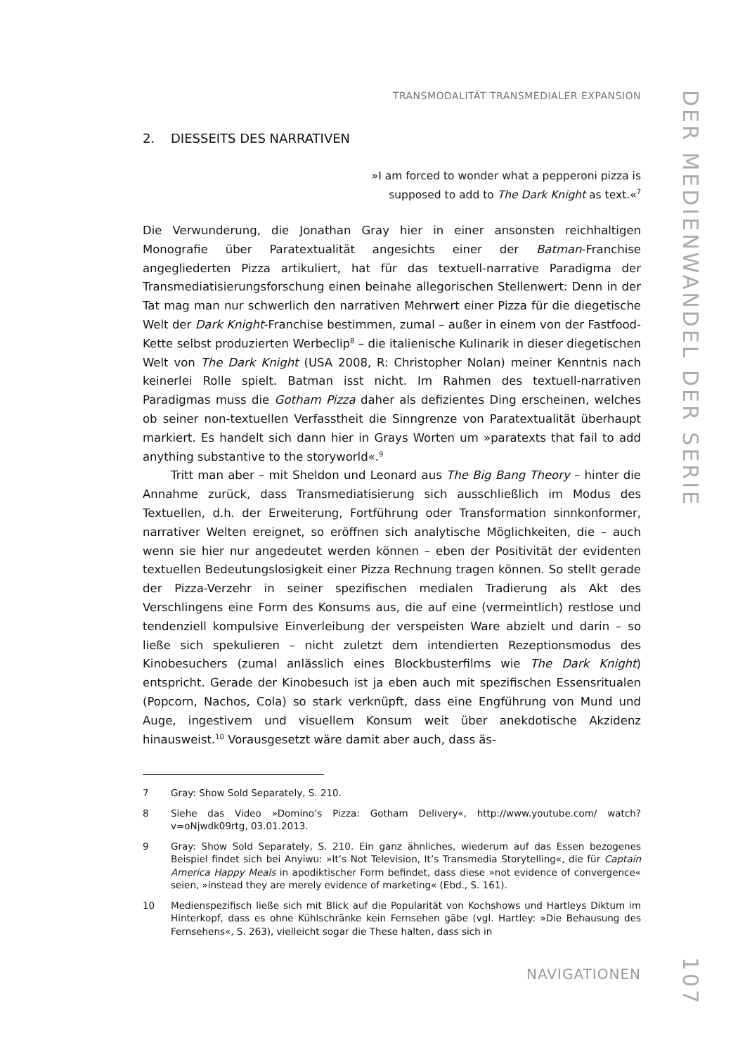TRANSMODALITÄT TRANSMEDIALER EXPANSION
2. DIESSEITS DES NARRATIVEN
»I am forced to wonder what a pepperoni pizza is
supposed to add to The Dark Knight as text.«<sup>7</sup>
Die Verwunderung, die Jonathan Gray hier in einer ansonsten reichhaltigen Monografie über Paratextualität angesichts einer der Batman-Franchise angegliederten Pizza artikuliert, hat für das textuell-narrative Paradigma der Transmediatisierungsforschung einen beinahe allegorischen Stellenwert: Denn in der Tat mag man nur schwerlich den narrativen Mehrwert einer Pizza für die diegetische Welt der Dark Knight-Franchise bestimmen, zumal – außer in einem von der Fastfood-Kette selbst produzierten Werbeclip<sup>8</sup> – die italienische Kulinarik in dieser diegetischen Welt von The Dark Knight (USA 2008, R: Christopher Nolan) meiner Kenntnis nach keinerlei Rolle spielt. Batman isst nicht. Im Rahmen des textuell-narrativen Paradigmas muss die Gotham Pizza daher als defizientes Ding erscheinen, welches ob seiner non-textuellen Verfasstheit die Sinngrenze von Paratextualität überhaupt markiert. Es handelt sich dann hier in Grays Worten um »paratexts that fail to add anything substantive to the storyworld«.<sup>9</sup>
Tritt man aber – mit Sheldon und Leonard aus The Big Bang Theory – hinter die Annahme zurück, dass Transmediatisierung sich ausschließlich im Modus des Textuellen, d.h. der Erweiterung, Fortführung oder Transformation sinnkonformer, narrativer Welten ereignet, so eröffnen sich analytische Möglichkeiten, die – auch wenn sie hier nur angedeutet werden können – eben der Positivität der evidenten textuellen Bedeutungslosigkeit einer Pizza Rechnung tragen können. So stellt gerade der Pizza-Verzehr in seiner spezifischen medialen Tradierung als Akt des Verschlingens eine Form des Konsums aus, die auf eine (vermeintlich) restlose und tendenziell kompulsive Einverleibung der verspeisten Ware abzielt und darin – so ließe sich spekulieren – nicht zuletzt dem intendierten Rezeptionsmodus des Kinobesuchers (zumal anlässlich eines Blockbusterfilms wie The Dark Knight) entspricht. Gerade der Kinobesuch ist ja eben auch mit spezifischen Essensritualen (Popcorn, Nachos, Cola) so stark verknüpft, dass eine Engführung von Mund und Auge, ingestivem und visuellem Konsum weit über anekdotische Akzidenz hinausweist.<sup>10</sup> Vorausgesetzt wäre damit aber auch, dass äs-
7 Gray: Show Sold Separately, S. 210.
8 Siehe das Video »Domino’s Pizza: Gotham Delivery«, http://www.youtube.com/ watch?v=oNjwdk09rtg, 03.01.2013.
9 Gray: Show Sold Separately, S. 210. Ein ganz ähnliches, wiederum auf das Essen bezogenes Beispiel findet sich bei Anyiwu: »It’s Not Television, It’s Transmedia Storytelling«, die für Captain America Happy Meals in apodiktischer Form befindet, dass diese »not evidence of convergence« seien, »instead they are merely evidence of marketing« (Ebd., S. 161).
10 Medienspezifisch ließe sich mit Blick auf die Popularität von Kochshows und Hartleys Diktum im Hinterkopf, dass es ohne Kühlschränke kein Fernsehen gäbe (vgl. Hartley: »Die Behausung des Fernsehens«, S. 263), vielleicht sogar die These halten, dass sich in
NAVIGATIONEN
DER MEDIENWANDEL DER SERIE
107